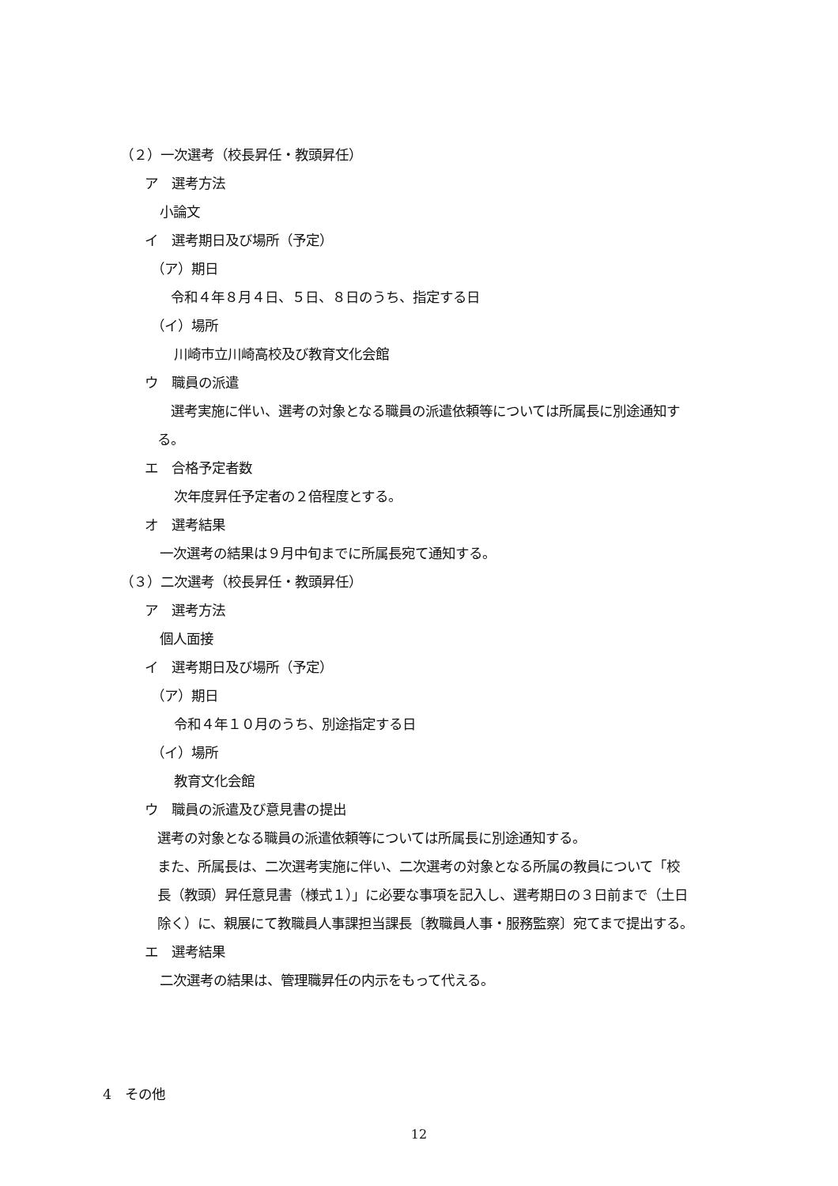（２）一次選考（校長昇任・教頭昇任）
ア　選考方法
小論文
イ　選考期日及び場所（予定）
（ア）期日
令和４年８月４日、５日、８日のうち、指定する日
（イ）場所
川崎市立川崎高校及び教育文化会館
ウ　職員の派遣
選考実施に伴い、選考の対象となる職員の派遣依頼等については所属長に別途通知す
る。
エ　合格予定者数
次年度昇任予定者の２倍程度とする。
オ　選考結果
一次選考の結果は９月中旬までに所属長宛て通知する。
（３）二次選考（校長昇任・教頭昇任）
ア　選考方法
個人面接
イ　選考期日及び場所（予定）
（ア）期日
令和４年１０月のうち、別途指定する日
（イ）場所
教育文化会館
ウ　職員の派遣及び意見書の提出
選考の対象となる職員の派遣依頼等については所属長に別途通知する。
また、所属長は、二次選考実施に伴い、二次選考の対象となる所属の教員について「校
長（教頭）昇任意見書（様式１）」に必要な事項を記入し、選考期日の３日前まで（土日
除く）に、親展にて教職員人事課担当課長〔教職員人事・服務監察〕宛てまで提出する。
エ　選考結果
二次選考の結果は、管理職昇任の内示をもって代える。
4　その他
12